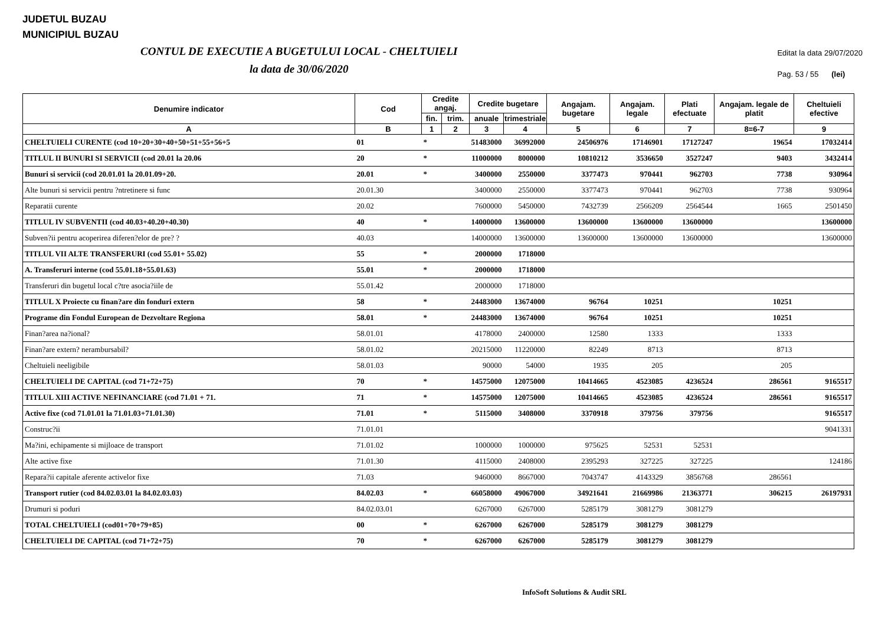JUDETUL BUZAU
MUNICIPIUL BUZAU
CONTUL DE EXECUTIE A BUGETULUI LOCAL - CHELTUIELI
la data de 30/06/2020
Editat la data 29/07/2020
Pag. 53 / 55 (lei)
| Denumire indicator | Cod | Credite angaj. | | Credite bugetare | | Angajam. bugetare | Angajam. legale | Plati efectuate | Angajam. legale de platit | Cheltuieli efective |
| --- | --- | --- | --- | --- | --- | --- | --- | --- | --- | --- |
| | | fin. | trim. | anuale | trimestriale | | | | | |
| A | B | 1 | 2 | 3 | 4 | 5 | 6 | 7 | 8=6-7 | 9 |
| CHELTUIELI CURENTE (cod 10+20+30+40+50+51+55+56+5 | 01 | * | | 51483000 | 36992000 | 24506976 | 17146901 | 17127247 | 19654 | 17032414 |
| TITLUL II BUNURI SI SERVICII (cod 20.01 la 20.06 | 20 | * | | 11000000 | 8000000 | 10810212 | 3536650 | 3527247 | 9403 | 3432414 |
| Bunuri si servicii (cod 20.01.01 la 20.01.09+20. | 20.01 | * | | 3400000 | 2550000 | 3377473 | 970441 | 962703 | 7738 | 930964 |
| Alte bunuri si servicii pentru ?ntretinere si func | 20.01.30 | | | 3400000 | 2550000 | 3377473 | 970441 | 962703 | 7738 | 930964 |
| Reparatii curente | 20.02 | | | 7600000 | 5450000 | 7432739 | 2566209 | 2564544 | 1665 | 2501450 |
| TITLUL IV SUBVENTII (cod 40.03+40.20+40.30) | 40 | * | | 14000000 | 13600000 | 13600000 | 13600000 | 13600000 | | 13600000 |
| Subven?ii pentru acoperirea diferen?elor de pre? ? | 40.03 | | | 14000000 | 13600000 | 13600000 | 13600000 | 13600000 | | 13600000 |
| TITLUL VII ALTE TRANSFERURI (cod 55.01+ 55.02) | 55 | * | | 2000000 | 1718000 | | | | | |
| A. Transferuri interne (cod 55.01.18+55.01.63) | 55.01 | * | | 2000000 | 1718000 | | | | | |
| Transferuri din bugetul local c?tre asocia?iile de | 55.01.42 | | | 2000000 | 1718000 | | | | | |
| TITLUL X Proiecte cu finan?are din fonduri extern | 58 | * | | 24483000 | 13674000 | 96764 | 10251 | | 10251 | |
| Programe din Fondul European de Dezvoltare Regiona | 58.01 | * | | 24483000 | 13674000 | 96764 | 10251 | | 10251 | |
| Finan?area na?ional? | 58.01.01 | | | 4178000 | 2400000 | 12580 | 1333 | | 1333 | |
| Finan?are extern? nerambursabil? | 58.01.02 | | | 20215000 | 11220000 | 82249 | 8713 | | 8713 | |
| Cheltuieli neeligibile | 58.01.03 | | | 90000 | 54000 | 1935 | 205 | | 205 | |
| CHELTUIELI DE CAPITAL (cod 71+72+75) | 70 | * | | 14575000 | 12075000 | 10414665 | 4523085 | 4236524 | 286561 | 9165517 |
| TITLUL XIII ACTIVE NEFINANCIARE (cod 71.01 + 71. | 71 | * | | 14575000 | 12075000 | 10414665 | 4523085 | 4236524 | 286561 | 9165517 |
| Active fixe (cod 71.01.01 la 71.01.03+71.01.30) | 71.01 | * | | 5115000 | 3408000 | 3370918 | 379756 | 379756 | | 9165517 |
| Construc?ii | 71.01.01 | | | | | | | | | 9041331 |
| Ma?ini, echipamente si mijloace de transport | 71.01.02 | | | 1000000 | 1000000 | 975625 | 52531 | 52531 | | |
| Alte active fixe | 71.01.30 | | | 4115000 | 2408000 | 2395293 | 327225 | 327225 | | 124186 |
| Repara?ii capitale aferente activelor fixe | 71.03 | | | 9460000 | 8667000 | 7043747 | 4143329 | 3856768 | 286561 | |
| Transport rutier (cod 84.02.03.01 la 84.02.03.03) | 84.02.03 | * | | 66058000 | 49067000 | 34921641 | 21669986 | 21363771 | 306215 | 26197931 |
| Drumuri si poduri | 84.02.03.01 | | | 6267000 | 6267000 | 5285179 | 3081279 | 3081279 | | |
| TOTAL CHELTUIELI (cod01+70+79+85) | 00 | * | | 6267000 | 6267000 | 5285179 | 3081279 | 3081279 | | |
| CHELTUIELI DE CAPITAL (cod 71+72+75) | 70 | * | | 6267000 | 6267000 | 5285179 | 3081279 | 3081279 | | |
InfoSoft Solutions & Audit SRL